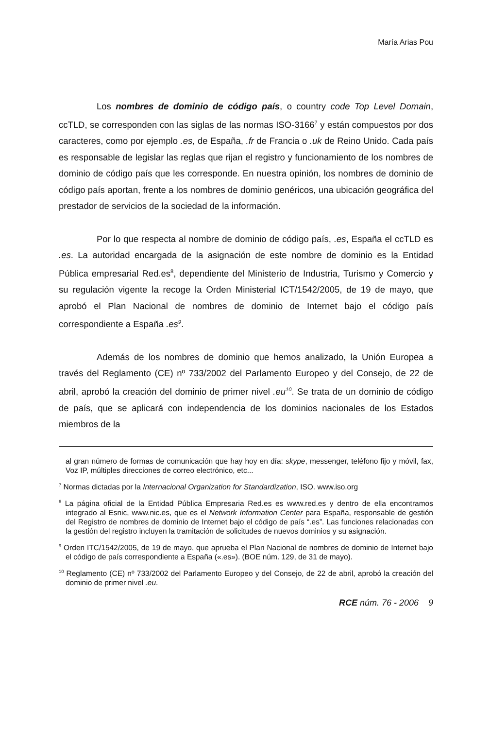María Arias Pou
Los nombres de dominio de código país, o country code Top Level Domain, ccTLD, se corresponden con las siglas de las normas ISO-3166<sup>7</sup> y están compuestos por dos caracteres, como por ejemplo .es, de España, .fr de Francia o .uk de Reino Unido. Cada país es responsable de legislar las reglas que rijan el registro y funcionamiento de los nombres de dominio de código país que les corresponde. En nuestra opinión, los nombres de dominio de código país aportan, frente a los nombres de dominio genéricos, una ubicación geográfica del prestador de servicios de la sociedad de la información.
Por lo que respecta al nombre de dominio de código país, .es, España el ccTLD es .es. La autoridad encargada de la asignación de este nombre de dominio es la Entidad Pública empresarial Red.es<sup>8</sup>, dependiente del Ministerio de Industria, Turismo y Comercio y su regulación vigente la recoge la Orden Ministerial ICT/1542/2005, de 19 de mayo, que aprobó el Plan Nacional de nombres de dominio de Internet bajo el código país correspondiente a España .es<sup>9</sup>.
Además de los nombres de dominio que hemos analizado, la Unión Europea a través del Reglamento (CE) nº 733/2002 del Parlamento Europeo y del Consejo, de 22 de abril, aprobó la creación del dominio de primer nivel .eu<sup>10</sup>. Se trata de un dominio de código de país, que se aplicará con independencia de los dominios nacionales de los Estados miembros de la
al gran número de formas de comunicación que hay hoy en día: skype, messenger, teléfono fijo y móvil, fax, Voz IP, múltiples direcciones de correo electrónico, etc...
<sup>7</sup> Normas dictadas por la Internacional Organization for Standardization, ISO. www.iso.org
<sup>8</sup> La página oficial de la Entidad Pública Empresaria Red.es es www.red.es y dentro de ella encontramos integrado al Esnic, www.nic.es, que es el Network Information Center para España, responsable de gestión del Registro de nombres de dominio de Internet bajo el código de país “.es”. Las funciones relacionadas con la gestión del registro incluyen la tramitación de solicitudes de nuevos dominios y su asignación.
<sup>9</sup> Orden ITC/1542/2005, de 19 de mayo, que aprueba el Plan Nacional de nombres de dominio de Internet bajo el código de país correspondiente a España («.es»). (BOE núm. 129, de 31 de mayo).
<sup>10</sup> Reglamento (CE) nº 733/2002 del Parlamento Europeo y del Consejo, de 22 de abril, aprobó la creación del dominio de primer nivel .eu.
RCE núm. 76 - 2006 9